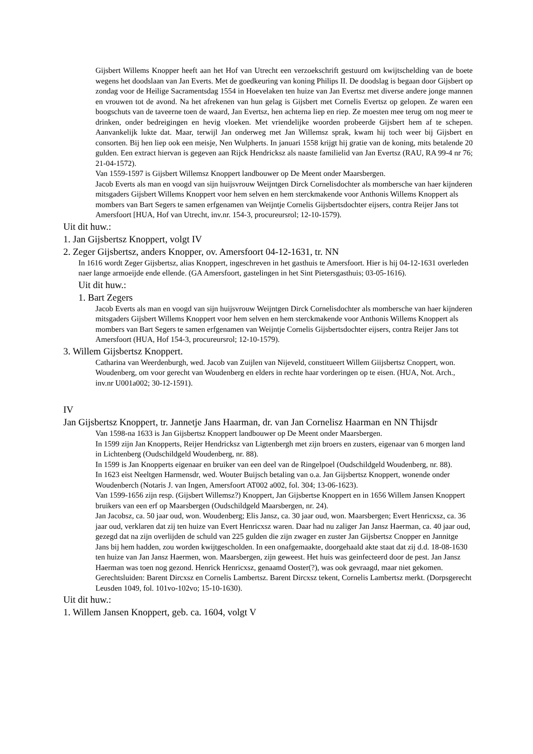Gijsbert Willems Knopper heeft aan het Hof van Utrecht een verzoekschrift gestuurd om kwijtschelding van de boete wegens het doodslaan van Jan Everts. Met de goedkeuring van koning Philips II. De doodslag is begaan door Gijsbert op zondag voor de Heilige Sacramentsdag 1554 in Hoevelaken ten huize van Jan Evertsz met diverse andere jonge mannen en vrouwen tot de avond. Na het afrekenen van hun gelag is Gijsbert met Cornelis Evertsz op gelopen. Ze waren een boogschuts van de taveerne toen de waard, Jan Evertsz, hen achterna liep en riep. Ze moesten mee terug om nog meer te drinken, onder bedreigingen en hevig vloeken. Met vriendelijke woorden probeerde Gijsbert hem af te schepen. Aanvankelijk lukte dat. Maar, terwijl Jan onderweg met Jan Willemsz sprak, kwam hij toch weer bij Gijsbert en consorten. Bij hen liep ook een meisje, Nen Wulpherts. In januari 1558 krijgt hij gratie van de koning, mits betalende 20 gulden. Een extract hiervan is gegeven aan Rijck Hendricksz als naaste familielid van Jan Evertsz (RAU, RA 99-4 nr 76; 21-04-1572).
Van 1559-1597 is Gijsbert Willemsz Knoppert landbouwer op De Meent onder Maarsbergen.
Jacob Everts als man en voogd van sijn huijsvrouw Weijntgen Dirck Cornelisdochter als mombersche van haer kijnderen mitsgaders Gijsbert Willems Knoppert voor hem selven en hem sterckmakende voor Anthonis Willems Knoppert als mombers van Bart Segers te samen erfgenamen van Weijntje Cornelis Gijsbertsdochter eijsers, contra Reijer Jans tot Amersfoort [HUA, Hof van Utrecht, inv.nr. 154-3, procureursrol; 12-10-1579).
Uit dit huw.:
1. Jan Gijsbertsz Knoppert, volgt IV
2. Zeger Gijsbertsz, anders Knopper, ov. Amersfoort 04-12-1631, tr. NN
In 1616 wordt Zeger Gijsbertsz, alias Knoppert, ingeschreven in het gasthuis te Amersfoort. Hier is hij 04-12-1631 overleden naer lange armoeijde ende ellende. (GA Amersfoort, gastelingen in het Sint Pietersgasthuis; 03-05-1616).
Uit dit huw.:
1. Bart Zegers
Jacob Everts als man en voogd van sijn huijsvrouw Weijntgen Dirck Cornelisdochter als mombersche van haer kijnderen mitsgaders Gijsbert Willems Knoppert voor hem selven en hem sterckmakende voor Anthonis Willems Knoppert als mombers van Bart Segers te samen erfgenamen van Weijntje Cornelis Gijsbertsdochter eijsers, contra Reijer Jans tot Amersfoort (HUA, Hof 154-3, procureursrol; 12-10-1579).
3. Willem Gijsbertsz Knoppert.
Catharina van Weerdenburgh, wed. Jacob van Zuijlen van Nijeveld, constitueert Willem Giijsbertsz Cnoppert, won. Woudenberg, om voor gerecht van Woudenberg en elders in rechte haar vorderingen op te eisen. (HUA, Not. Arch., inv.nr U001a002; 30-12-1591).
IV
Jan Gijsbertsz Knoppert, tr. Jannetje Jans Haarman, dr. van Jan Cornelisz Haarman en NN Thijsdr
Van 1598-na 1633 is Jan Gijsbertsz Knoppert landbouwer op De Meent onder Maarsbergen.
In 1599 zijn Jan Knopperts, Reijer Hendricksz van Ligtenbergh met zijn broers en zusters, eigenaar van 6 morgen land in Lichtenberg (Oudschildgeld Woudenberg, nr. 88).
In 1599 is Jan Knopperts eigenaar en bruiker van een deel van de Ringelpoel (Oudschildgeld Woudenberg, nr. 88).
In 1623 eist Neeltgen Harmensdr, wed. Wouter Buijsch betaling van o.a. Jan Gijsbertsz Knoppert, wonende onder Woudenberch (Notaris J. van Ingen, Amersfoort AT002 a002, fol. 304; 13-06-1623).
Van 1599-1656 zijn resp. (Gijsbert Willemsz?) Knoppert, Jan Gijsbertse Knoppert en in 1656 Willem Jansen Knoppert bruikers van een erf op Maarsbergen (Oudschildgeld Maarsbergen, nr. 24).
Jan Jacobsz, ca. 50 jaar oud, won. Woudenberg; Elis Jansz, ca. 30 jaar oud, won. Maarsbergen; Evert Henricxsz, ca. 36 jaar oud, verklaren dat zij ten huize van Evert Henricxsz waren. Daar had nu zaliger Jan Jansz Haerman, ca. 40 jaar oud, gezegd dat na zijn overlijden de schuld van 225 gulden die zijn zwager en zuster Jan Gijsbertsz Cnopper en Jannitge Jans bij hem hadden, zou worden kwijtgescholden. In een onafgemaakte, doorgehaald akte staat dat zij d.d. 18-08-1630 ten huize van Jan Jansz Haermen, won. Maarsbergen, zijn geweest. Het huis was geinfecteerd door de pest. Jan Jansz Haerman was toen nog gezond. Henrick Henricxsz, genaamd Ooster(?), was ook gevraagd, maar niet gekomen. Gerechtsluiden: Barent Dircxsz en Cornelis Lambertsz. Barent Dircxsz tekent, Cornelis Lambertsz merkt. (Dorpsgerecht Leusden 1049, fol. 101vo-102vo; 15-10-1630).
Uit dit huw.:
1. Willem Jansen Knoppert, geb. ca. 1604, volgt V